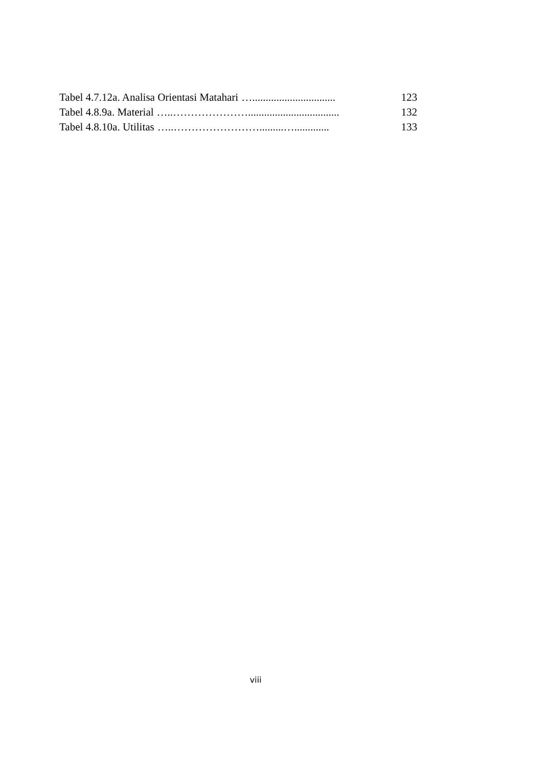Tabel 4.7.12a. Analisa Orientasi Matahari …............................... 123
Tabel 4.8.9a. Material …..………………….................................. 132
Tabel 4.8.10a. Utilitas …..…………………….........…............. 133
viii